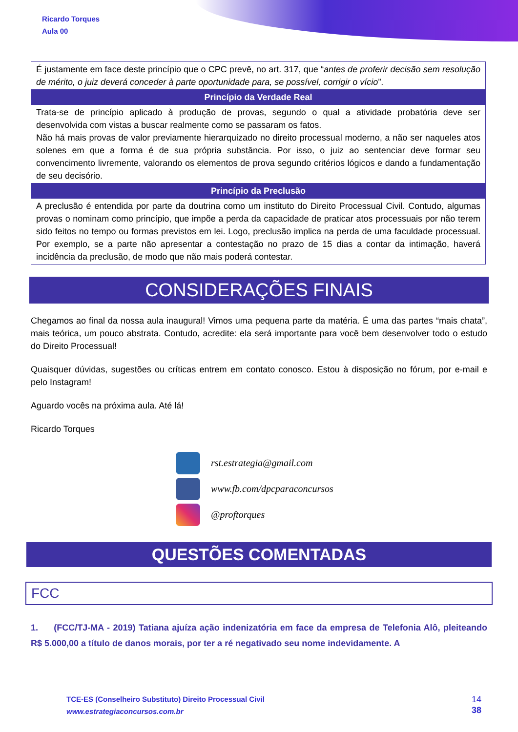Ricardo Torques
Aula 00
| É justamente em face deste princípio que o CPC prevê, no art. 317, que “ antes de proferir decisão sem resolução de mérito, o juiz deverá conceder à parte oportunidade para, se possível, corrigir o vício ”. |
| Princípio da Verdade Real |
| Trata-se de princípio aplicado à produção de provas, segundo o qual a atividade probatória deve ser desenvolvida com vistas a buscar realmente como se passaram os fatos. Não há mais provas de valor previamente hierarquizado no direito processual moderno, a não ser naqueles atos solenes em que a forma é de sua própria substância. Por isso, o juiz ao sentenciar deve formar seu convencimento livremente, valorando os elementos de prova segundo critérios lógicos e dando a fundamentação de seu decisório. |
| Princípio da Preclusão |
| A preclusão é entendida por parte da doutrina como um instituto do Direito Processual Civil. Contudo, algumas provas o nominam como princípio, que impõe a perda da capacidade de praticar atos processuais por não terem sido feitos no tempo ou formas previstos em lei. Logo, preclusão implica na perda de uma faculdade processual. Por exemplo, se a parte não apresentar a contestação no prazo de 15 dias a contar da intimação, haverá incidência da preclusão, de modo que não mais poderá contestar. |
CONSIDERAÇÕES FINAIS
Chegamos ao final da nossa aula inaugural! Vimos uma pequena parte da matéria. É uma das partes “mais chata”, mais teórica, um pouco abstrata. Contudo, acredite: ela será importante para você bem desenvolver todo o estudo do Direito Processual!
Quaisquer dúvidas, sugestões ou críticas entrem em contato conosco. Estou à disposição no fórum, por e-mail e pelo Instagram!
Aguardo vocês na próxima aula. Até lá!
Ricardo Torques
rst.estrategia@gmail.com
www.fb.com/dpcparaconcursos
@proftorques
QUESTÕES COMENTADAS
FCC
1. (FCC/TJ-MA - 2019) Tatiana ajuíza ação indenizatória em face da empresa de Telefonia Alô, pleiteando R$ 5.000,00 a título de danos morais, por ter a ré negativado seu nome indevidamente. A
TCE-ES (Conselheiro Substituto) Direito Processual Civil
www.estrategiaconcursos.com.br
14
38